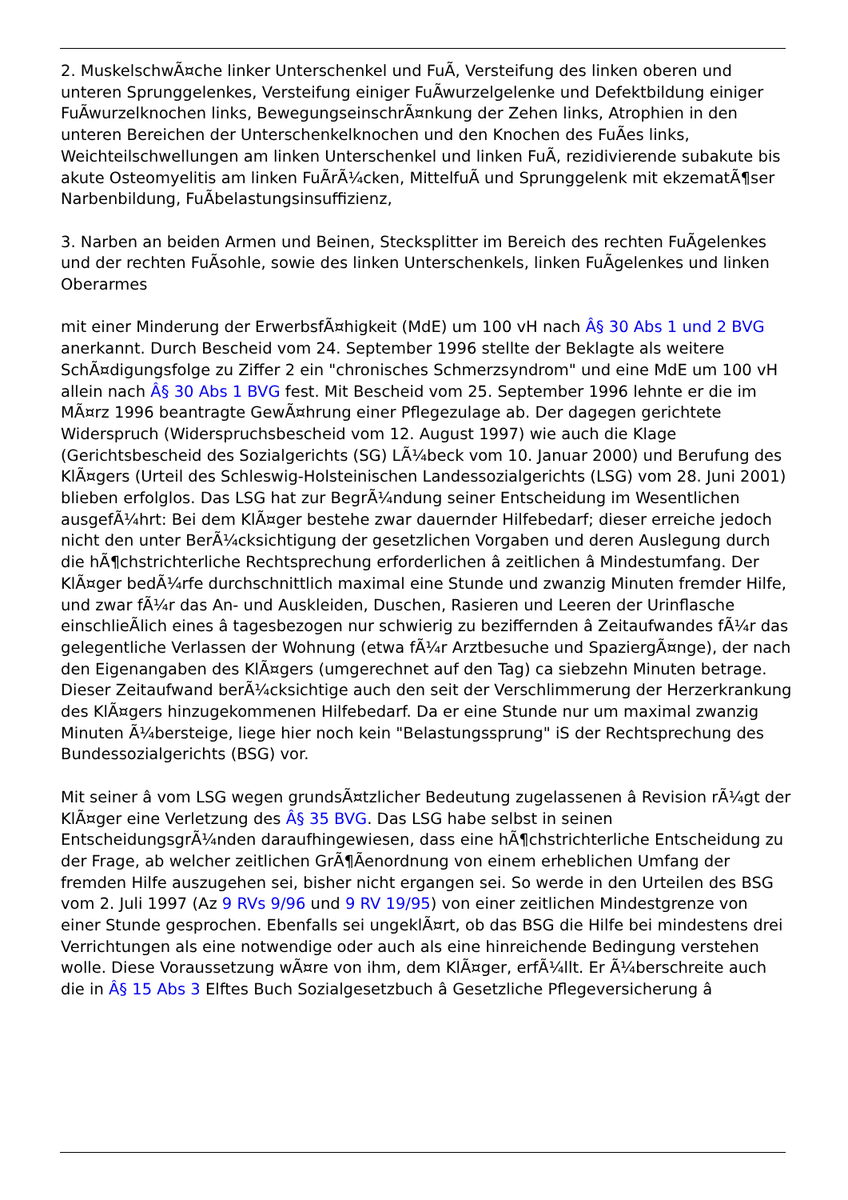2. MuskelschwÃ¤che linker Unterschenkel und FuÃ, Versteifung des linken oberen und unteren Sprunggelenkes, Versteifung einiger FuÃwurzelgelenke und Defektbildung einiger FuÃwurzelknochen links, BewegungseinschrÃ¤nkung der Zehen links, Atrophien in den unteren Bereichen der Unterschenkelknochen und den Knochen des FuÃes links, Weichteilschwellungen am linken Unterschenkel und linken FuÃ, rezidivierende subakute bis akute Osteomyelitis am linken FuÃrÃ¼cken, MittelfuÃ und Sprunggelenk mit ekzematÃ¶ser Narbenbildung, FuÃbelastungsinsuffizienz,
3. Narben an beiden Armen und Beinen, Stecksplitter im Bereich des rechten FuÃgelenkes und der rechten FuÃsohle, sowie des linken Unterschenkels, linken FuÃgelenkes und linken Oberarmes
mit einer Minderung der ErwerbsfÃ¤higkeit (MdE) um 100 vH nach Â§ 30 Abs 1 und 2 BVG anerkannt. Durch Bescheid vom 24. September 1996 stellte der Beklagte als weitere SchÃ¤digungsfolge zu Ziffer 2 ein "chronisches Schmerzsyndrom" und eine MdE um 100 vH allein nach Â§ 30 Abs 1 BVG fest. Mit Bescheid vom 25. September 1996 lehnte er die im MÃ¤rz 1996 beantragte GewÃ¤hrung einer Pflegezulage ab. Der dagegen gerichtete Widerspruch (Widerspruchsbescheid vom 12. August 1997) wie auch die Klage (Gerichtsbescheid des Sozialgerichts (SG) LÃ¼beck vom 10. Januar 2000) und Berufung des KlÃ¤gers (Urteil des Schleswig-Holsteinischen Landessozialgerichts (LSG) vom 28. Juni 2001) blieben erfolglos. Das LSG hat zur BegrÃ¼ndung seiner Entscheidung im Wesentlichen ausgefÃ¼hrt: Bei dem KlÃ¤ger bestehe zwar dauernder Hilfebedarf; dieser erreiche jedoch nicht den unter BerÃ¼cksichtigung der gesetzlichen Vorgaben und deren Auslegung durch die hÃ¶chstrichterliche Rechtsprechung erforderlichen â zeitlichen â Mindestumfang. Der KlÃ¤ger bedÃ¼rfe durchschnittlich maximal eine Stunde und zwanzig Minuten fremder Hilfe, und zwar fÃ¼r das An- und Auskleiden, Duschen, Rasieren und Leeren der Urinflasche einschlieÃlich eines â tagesbezogen nur schwierig zu beziffernden â Zeitaufwandes fÃ¼r das gelegentliche Verlassen der Wohnung (etwa fÃ¼r Arztbesuche und SpaziergÃ¤nge), der nach den Eigenangaben des KlÃ¤gers (umgerechnet auf den Tag) ca siebzehn Minuten betrage. Dieser Zeitaufwand berÃ¼cksichtige auch den seit der Verschlimmerung der Herzerkrankung des KlÃ¤gers hinzugekommenen Hilfebedarf. Da er eine Stunde nur um maximal zwanzig Minuten Ã¼bersteige, liege hier noch kein "Belastungssprung" iS der Rechtsprechung des Bundessozialgerichts (BSG) vor.
Mit seiner â vom LSG wegen grundsÃ¤tzlicher Bedeutung zugelassenen â Revision rÃ¼gt der KlÃ¤ger eine Verletzung des Â§ 35 BVG. Das LSG habe selbst in seinen EntscheidungsgrÃ¼nden daraufhingewiesen, dass eine hÃ¶chstrichterliche Entscheidung zu der Frage, ab welcher zeitlichen GrÃ¶Ãenordnung von einem erheblichen Umfang der fremden Hilfe auszugehen sei, bisher nicht ergangen sei. So werde in den Urteilen des BSG vom 2. Juli 1997 (Az 9 RVs 9/96 und 9 RV 19/95) von einer zeitlichen Mindestgrenze von einer Stunde gesprochen. Ebenfalls sei ungeklÃ¤rt, ob das BSG die Hilfe bei mindestens drei Verrichtungen als eine notwendige oder auch als eine hinreichende Bedingung verstehen wolle. Diese Voraussetzung wÃ¤re von ihm, dem KlÃ¤ger, erfÃ¼llt. Er Ã¼berschreite auch die in Â§ 15 Abs 3 Elftes Buch Sozialgesetzbuch â Gesetzliche Pflegeversicherung â